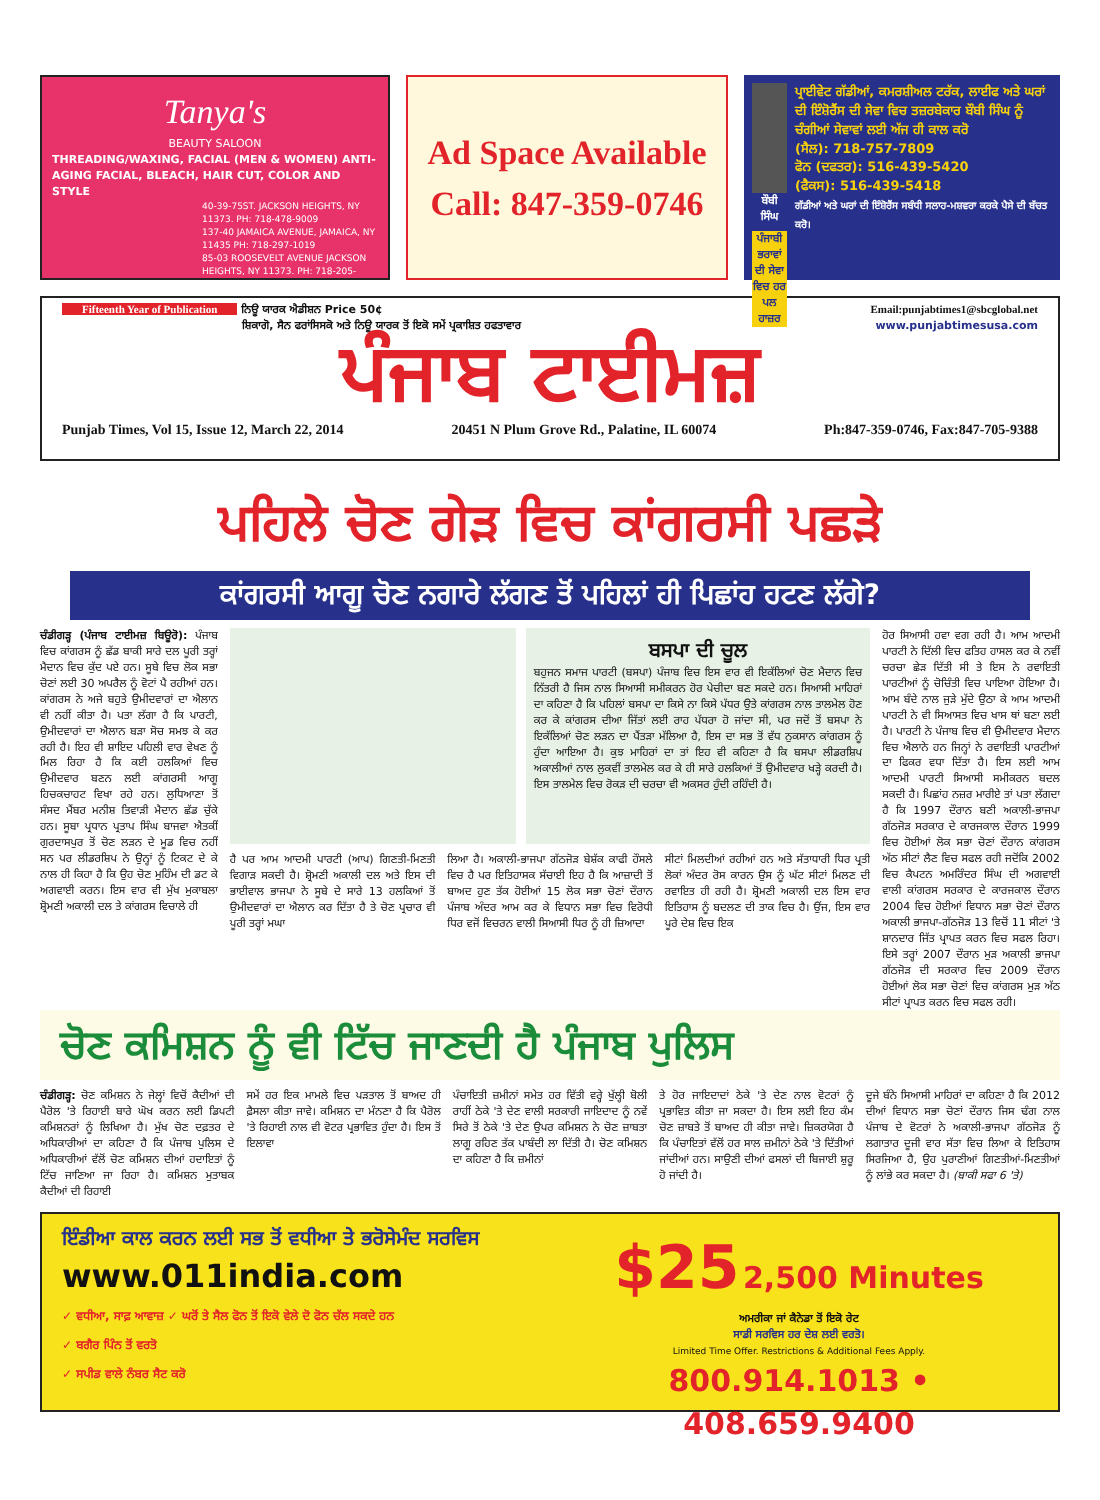Tanya's
BEAUTY SALOON
THREADING/WAXING, FACIAL (MEN & WOMEN) ANTI-AGING FACIAL, BLEACH, HAIR CUT, COLOR AND STYLE
40-39-75ST. JACKSON HEIGHTS, NY 11373. PH: 718-478-9009
137-40 JAMAICA AVENUE, JAMAICA, NY 11435 PH: 718-297-1019
85-03 ROOSEVELT AVENUE JACKSON HEIGHTS, NY 11373. PH: 718-205-7832
Ad Space Available
Call: 847-359-0746
ਬੌਬੀ ਸਿੰਘ
ਪੰਜਾਬੀ ਭਰਾਵਾਂ ਦੀ ਸੇਵਾ ਵਿਚ ਹਰ ਪਲ ਹਾਜ਼ਰ
ਪ੍ਰਾਈਵੇਟ ਗੱਡੀਆਂ, ਕਮਰਸ਼ੀਅਲ ਟਰੱਕ, ਲਾਈਫ ਅਤੇ ਘਰਾਂ ਦੀ ਇੰਸ਼ੋਰੈਂਸ ਦੀ ਸੇਵਾ ਵਿਚ ਤਜ਼ਰਬੇਕਾਰ ਬੌਬੀ ਸਿੰਘ ਨੂੰ ਚੰਗੀਆਂ ਸੇਵਾਵਾਂ ਲਈ ਅੱਜ ਹੀ ਕਾਲ ਕਰੋ
(ਸੈਲ): 718-757-7809
ਫੋਨ (ਦਫਤਰ): 516-439-5420
(ਫੈਕਸ): 516-439-5418
ਗੱਡੀਆਂ ਅਤੇ ਘਰਾਂ ਦੀ ਇੰਸ਼ੋਰੈਂਸ ਸਬੰਧੀ ਸਲਾਹ-ਮਸ਼ਵਰਾ ਕਰਕੇ ਪੈਸੇ ਦੀ ਬੱਚਤ ਕਰੋ।
Fifteenth Year of Publication ਨਿਊ ਯਾਰਕ ਐਡੀਸ਼ਨ Price 50¢ Email:punjabtimes1@sbcglobal.net
ਸ਼ਿਕਾਗੋ, ਸੈਨ ਫਰਾਂਸਿਸਕੋ ਅਤੇ ਨਿਊ ਯਾਰਕ ਤੋਂ ਇਕੋ ਸਮੇਂ ਪ੍ਰਕਾਸ਼ਿਤ ਹਫਤਾਵਾਰ www.punjabtimesusa.com
ਪੰਜਾਬ ਟਾਈਮਜ਼
Punjab Times, Vol 15, Issue 12, March 22, 2014 20451 N Plum Grove Rd., Palatine, IL 60074 Ph:847-359-0746, Fax:847-705-9388
ਪਹਿਲੇ ਚੋਣ ਗੇੜ ਵਿਚ ਕਾਂਗਰਸੀ ਪਛੜੇ
ਕਾਂਗਰਸੀ ਆਗੂ ਚੋਣ ਨਗਾਰੇ ਲੱਗਣ ਤੋਂ ਪਹਿਲਾਂ ਹੀ ਪਿਛਾਂਹ ਹਟਣ ਲੱਗੇ?
ਚੰਡੀਗੜ੍ਹ (ਪੰਜਾਬ ਟਾਈਮਜ਼ ਬਿਊਰੋ): ਪੰਜਾਬ ਵਿਚ ਕਾਂਗਰਸ ਨੂੰ ਛੱਡ ਬਾਕੀ ਸਾਰੇ ਦਲ ਪੂਰੀ ਤਰ੍ਹਾਂ ਮੈਦਾਨ ਵਿਚ ਕੁੱਦ ਪਏ ਹਨ। ਸੂਬੇ ਵਿਚ ਲੋਕ ਸਭਾ ਚੋਣਾਂ ਲਈ 30 ਅਪਰੈਲ ਨੂੰ ਵੋਟਾਂ ਪੈ ਰਹੀਆਂ ਹਨ। ਕਾਂਗਰਸ ਨੇ ਅਜੇ ਬਹੁਤੇ ਉਮੀਦਵਾਰਾਂ ਦਾ ਐਲਾਨ ਵੀ ਨਹੀਂ ਕੀਤਾ ਹੈ। ਪਤਾ ਲੱਗਾ ਹੈ ਕਿ ਪਾਰਟੀ, ਉਮੀਦਵਾਰਾਂ ਦਾ ਐਲਾਨ ਬੜਾ ਸੋਚ ਸਮਝ ਕੇ ਕਰ ਰਹੀ ਹੈ। ਇਹ ਵੀ ਸ਼ਾਇਦ ਪਹਿਲੀ ਵਾਰ ਵੇਖਣ ਨੂੰ ਮਿਲ ਰਿਹਾ ਹੈ ਕਿ ਕਈ ਹਲਕਿਆਂ ਵਿਚ ਉਮੀਦਵਾਰ ਬਣਨ ਲਈ ਕਾਂਗਰਸੀ ਆਗੂ ਹਿਚਕਚਾਹਟ ਵਿਖਾ ਰਹੇ ਹਨ। ਲੁਧਿਆਣਾ ਤੋਂ ਸੰਸਦ ਮੈਂਬਰ ਮਨੀਸ਼ ਤਿਵਾੜੀ ਮੈਦਾਨ ਛੱਡ ਚੁੱਕੇ ਹਨ। ਸੂਬਾ ਪ੍ਰਧਾਨ ਪ੍ਰਤਾਪ ਸਿੰਘ ਬਾਜਵਾ ਐਤਕੀਂ ਗੁਰਦਾਸਪੁਰ ਤੋਂ ਚੋਣ ਲੜਨ ਦੇ ਮੂਡ ਵਿਚ ਨਹੀਂ ਸਨ ਪਰ ਲੀਡਰਸ਼ਿਪ ਨੇ ਉਨ੍ਹਾਂ ਨੂੰ ਟਿਕਟ ਦੇ ਕੇ ਨਾਲ ਹੀ ਕਿਹਾ ਹੈ ਕਿ ਉਹ ਚੋਣ ਮੁਹਿੰਮ ਦੀ ਡਟ ਕੇ ਅਗਵਾਈ ਕਰਨ। ਇਸ ਵਾਰ ਵੀ ਮੁੱਖ ਮੁਕਾਬਲਾ ਸ਼੍ਰੋਮਣੀ ਅਕਾਲੀ ਦਲ ਤੇ ਕਾਂਗਰਸ ਵਿਚਾਲੇ ਹੀ
ਬਸਪਾ ਦੀ ਚੂਲ
ਬਹੁਜਨ ਸਮਾਜ ਪਾਰਟੀ (ਬਸਪਾ) ਪੰਜਾਬ ਵਿਚ ਇਸ ਵਾਰ ਵੀ ਇਕੱਲਿਆਂ ਚੋਣ ਮੈਦਾਨ ਵਿਚ ਨਿੱਤਰੀ ਹੈ ਜਿਸ ਨਾਲ ਸਿਆਸੀ ਸਮੀਕਰਨ ਹੋਰ ਪੇਚੀਦਾ ਬਣ ਸਕਦੇ ਹਨ। ਸਿਆਸੀ ਮਾਹਿਰਾਂ ਦਾ ਕਹਿਣਾ ਹੈ ਕਿ ਪਹਿਲਾਂ ਬਸਪਾ ਦਾ ਕਿਸੇ ਨਾ ਕਿਸੇ ਪੱਧਰ ਉਤੇ ਕਾਂਗਰਸ ਨਾਲ ਤਾਲਮੇਲ ਹੋਣ ਕਰ ਕੇ ਕਾਂਗਰਸ ਦੀਆ ਜਿੱਤਾਂ ਲਈ ਰਾਹ ਪੱਧਰਾ ਹੋ ਜਾਂਦਾ ਸੀ, ਪਰ ਜਦੋਂ ਤੋਂ ਬਸਪਾ ਨੇ ਇਕੱਲਿਆਂ ਚੋਣ ਲੜਨ ਦਾ ਪੈਂਤੜਾ ਮੱਲਿਆ ਹੈ, ਇਸ ਦਾ ਸਭ ਤੋਂ ਵੱਧ ਨੁਕਸਾਨ ਕਾਂਗਰਸ ਨੂੰ ਹੁੰਦਾ ਆਇਆ ਹੈ। ਕੁਝ ਮਾਹਿਰਾਂ ਦਾ ਤਾਂ ਇਹ ਵੀ ਕਹਿਣਾ ਹੈ ਕਿ ਬਸਪਾ ਲੀਡਰਸ਼ਿਪ ਅਕਾਲੀਆਂ ਨਾਲ ਲੁਕਵੀਂ ਤਾਲਮੇਲ ਕਰ ਕੇ ਹੀ ਸਾਰੇ ਹਲਕਿਆਂ ਤੋਂ ਉਮੀਦਵਾਰ ਖੜ੍ਹੇ ਕਰਦੀ ਹੈ। ਇਸ ਤਾਲਮੇਲ ਵਿਚ ਰੋਕੜ ਦੀ ਚਰਚਾ ਵੀ ਅਕਸਰ ਹੁੰਦੀ ਰਹਿੰਦੀ ਹੈ।
ਹੈ ਪਰ ਆਮ ਆਦਮੀ ਪਾਰਟੀ (ਆਪ) ਗਿਣਤੀ-ਮਿਣਤੀ ਵਿਗਾੜ ਸਕਦੀ ਹੈ। ਸ਼੍ਰੋਮਣੀ ਅਕਾਲੀ ਦਲ ਅਤੇ ਇਸ ਦੀ ਭਾਈਵਾਲ ਭਾਜਪਾ ਨੇ ਸੂਬੇ ਦੇ ਸਾਰੇ 13 ਹਲਕਿਆਂ ਤੋਂ ਉਮੀਦਵਾਰਾਂ ਦਾ ਐਲਾਨ ਕਰ ਦਿੱਤਾ ਹੈ ਤੇ ਚੋਣ ਪ੍ਰਚਾਰ ਵੀ ਪੂਰੀ ਤਰ੍ਹਾਂ ਮਘਾ
ਲਿਆ ਹੈ। ਅਕਾਲੀ-ਭਾਜਪਾ ਗੱਠਜੋੜ ਬੇਸ਼ੱਕ ਕਾਫੀ ਹੌਸਲੇ ਵਿਚ ਹੈ ਪਰ ਇਤਿਹਾਸਕ ਸੱਚਾਈ ਇਹ ਹੈ ਕਿ ਆਜ਼ਾਦੀ ਤੋਂ ਬਾਅਦ ਹੁਣ ਤੱਕ ਹੋਈਆਂ 15 ਲੋਕ ਸਭਾ ਚੋਣਾਂ ਦੌਰਾਨ ਪੰਜਾਬ ਅੰਦਰ ਆਮ ਕਰ ਕੇ ਵਿਧਾਨ ਸਭਾ ਵਿਚ ਵਿਰੋਧੀ ਧਿਰ ਵਜੋਂ ਵਿਚਰਨ ਵਾਲੀ ਸਿਆਸੀ ਧਿਰ ਨੂੰ ਹੀ ਜ਼ਿਆਦਾ
ਸੀਟਾਂ ਮਿਲਦੀਆਂ ਰਹੀਆਂ ਹਨ ਅਤੇ ਸੱਤਾਧਾਰੀ ਧਿਰ ਪ੍ਰਤੀ ਲੋਕਾਂ ਅੰਦਰ ਰੋਸ ਕਾਰਨ ਉਸ ਨੂੰ ਘੱਟ ਸੀਟਾਂ ਮਿਲਣ ਦੀ ਰਵਾਇਤ ਹੀ ਰਹੀ ਹੈ। ਸ਼੍ਰੋਮਣੀ ਅਕਾਲੀ ਦਲ ਇਸ ਵਾਰ ਇਤਿਹਾਸ ਨੂੰ ਬਦਲਣ ਦੀ ਤਾਕ ਵਿਚ ਹੈ। ਉਂਜ, ਇਸ ਵਾਰ ਪੂਰੇ ਦੇਸ਼ ਵਿਚ ਇਕ
ਹੋਰ ਸਿਆਸੀ ਹਵਾ ਵਗ ਰਹੀ ਹੈ। ਆਮ ਆਦਮੀ ਪਾਰਟੀ ਨੇ ਦਿੱਲੀ ਵਿਚ ਫਤਿਹ ਹਾਸਲ ਕਰ ਕੇ ਨਵੀਂ ਚਰਚਾ ਛੇੜ ਦਿੱਤੀ ਸੀ ਤੇ ਇਸ ਨੇ ਰਵਾਇਤੀ ਪਾਰਟੀਆਂ ਨੂੰ ਚੋਚਿੰਤੀ ਵਿਚ ਪਾਇਆ ਹੋਇਆ ਹੈ। ਆਮ ਬੰਦੇ ਨਾਲ ਜੁੜੇ ਮੁੱਦੇ ਉਠਾ ਕੇ ਆਮ ਆਦਮੀ ਪਾਰਟੀ ਨੇ ਵੀ ਸਿਆਸਤ ਵਿਚ ਖਾਸ ਥਾਂ ਬਣਾ ਲਈ ਹੈ। ਪਾਰਟੀ ਨੇ ਪੰਜਾਬ ਵਿਚ ਵੀ ਉਮੀਦਵਾਰ ਮੈਦਾਨ ਵਿਚ ਐਲਾਨੇ ਹਨ ਜਿਨ੍ਹਾਂ ਨੇ ਰਵਾਇਤੀ ਪਾਰਟੀਆਂ ਦਾ ਫਿਕਰ ਵਧਾ ਦਿੱਤਾ ਹੈ। ਇਸ ਲਈ ਆਮ ਆਦਮੀ ਪਾਰਟੀ ਸਿਆਸੀ ਸਮੀਕਰਨ ਬਦਲ ਸਕਦੀ ਹੈ। ਪਿਛਾਂਹ ਨਜ਼ਰ ਮਾਰੀਏ ਤਾਂ ਪਤਾ ਲੱਗਦਾ ਹੈ ਕਿ 1997 ਦੌਰਾਨ ਬਣੀ ਅਕਾਲੀ-ਭਾਜਪਾ ਗੱਠਜੋੜ ਸਰਕਾਰ ਦੇ ਕਾਰਜਕਾਲ ਦੌਰਾਨ 1999 ਵਿਚ ਹੋਈਆਂ ਲੋਕ ਸਭਾ ਚੋਣਾਂ ਦੌਰਾਨ ਕਾਂਗਰਸ ਅੱਠ ਸੀਟਾਂ ਲੈਣ ਵਿਚ ਸਫਲ ਰਹੀ ਜਦੋਂਕਿ 2002 ਵਿਚ ਕੈਪਟਨ ਅਮਰਿੰਦਰ ਸਿੰਘ ਦੀ ਅਗਵਾਈ ਵਾਲੀ ਕਾਂਗਰਸ ਸਰਕਾਰ ਦੇ ਕਾਰਜਕਾਲ ਦੌਰਾਨ 2004 ਵਿਚ ਹੋਈਆਂ ਵਿਧਾਨ ਸਭਾ ਚੋਣਾਂ ਦੌਰਾਨ ਅਕਾਲੀ ਭਾਜਪਾ-ਗੱਠਜੋੜ 13 ਵਿਚੋਂ 11 ਸੀਟਾਂ 'ਤੇ ਸ਼ਾਨਦਾਰ ਜਿੱਤ ਪ੍ਰਾਪਤ ਕਰਨ ਵਿਚ ਸਫਲ ਰਿਹਾ। ਇਸੇ ਤਰ੍ਹਾਂ 2007 ਦੌਰਾਨ ਮੁੜ ਅਕਾਲੀ ਭਾਜਪਾ ਗੱਠਜੋੜ ਦੀ ਸਰਕਾਰ ਵਿਚ 2009 ਦੌਰਾਨ ਹੋਈਆਂ ਲੋਕ ਸਭਾ ਚੋਣਾਂ ਵਿਚ ਕਾਂਗਰਸ ਮੁੜ ਅੱਠ ਸੀਟਾਂ ਪ੍ਰਾਪਤ ਕਰਨ ਵਿਚ ਸਫਲ ਰਹੀ।
ਚੋਣ ਕਮਿਸ਼ਨ ਨੂੰ ਵੀ ਟਿੱਚ ਜਾਣਦੀ ਹੈ ਪੰਜਾਬ ਪੁਲਿਸ
ਚੰਡੀਗੜ੍ਹ: ਚੋਣ ਕਮਿਸ਼ਨ ਨੇ ਜੇਲ੍ਹਾਂ ਵਿਚੋਂ ਕੈਦੀਆਂ ਦੀ ਪੈਰੋਲ 'ਤੇ ਰਿਹਾਈ ਬਾਰੇ ਘੋਖ ਕਰਨ ਲਈ ਡਿਪਟੀ ਕਮਿਸ਼ਨਰਾਂ ਨੂੰ ਲਿਖਿਆ ਹੈ। ਮੁੱਖ ਚੋਣ ਦਫ਼ਤਰ ਦੇ ਅਧਿਕਾਰੀਆਂ ਦਾ ਕਹਿਣਾ ਹੈ ਕਿ ਪੰਜਾਬ ਪੁਲਿਸ ਦੇ ਅਧਿਕਾਰੀਆਂ ਵੱਲੋਂ ਚੋਣ ਕਮਿਸ਼ਨ ਦੀਆਂ ਹਦਾਇਤਾਂ ਨੂੰ ਟਿੱਚ ਜਾਣਿਆ ਜਾ ਰਿਹਾ ਹੈ। ਕਮਿਸ਼ਨ ਮੁਤਾਬਕ ਕੈਦੀਆਂ ਦੀ ਰਿਹਾਈ
ਸਮੇਂ ਹਰ ਇਕ ਮਾਮਲੇ ਵਿਚ ਪੜਤਾਲ ਤੋਂ ਬਾਅਦ ਹੀ ਫ਼ੈਸਲਾ ਕੀਤਾ ਜਾਵੇ। ਕਮਿਸ਼ਨ ਦਾ ਮੰਨਣਾ ਹੈ ਕਿ ਪੈਰੋਲ 'ਤੇ ਰਿਹਾਈ ਨਾਲ ਵੀ ਵੋਟਰ ਪ੍ਰਭਾਵਿਤ ਹੁੰਦਾ ਹੈ। ਇਸ ਤੋਂ ਇਲਾਵਾ
ਪੰਚਾਇਤੀ ਜ਼ਮੀਨਾਂ ਸਮੇਤ ਹਰ ਵਿੱਤੀ ਵਰ੍ਹੇ ਖੁੱਲ੍ਹੀ ਬੋਲੀ ਰਾਹੀਂ ਠੇਕੇ 'ਤੇ ਦੇਣ ਵਾਲੀ ਸਰਕਾਰੀ ਜਾਇਦਾਦ ਨੂੰ ਨਵੇਂ ਸਿਰੇ ਤੋਂ ਠੇਕੇ 'ਤੇ ਦੇਣ ਉਪਰ ਕਮਿਸ਼ਨ ਨੇ ਚੋਣ ਜ਼ਾਬਤਾ ਲਾਗੂ ਰਹਿਣ ਤੱਕ ਪਾਬੰਦੀ ਲਾ ਦਿੱਤੀ ਹੈ। ਚੋਣ ਕਮਿਸ਼ਨ ਦਾ ਕਹਿਣਾ ਹੈ ਕਿ ਜ਼ਮੀਨਾਂ
ਤੇ ਹੋਰ ਜਾਇਦਾਦਾਂ ਠੇਕੇ 'ਤੇ ਦੇਣ ਨਾਲ ਵੋਟਰਾਂ ਨੂੰ ਪ੍ਰਭਾਵਿਤ ਕੀਤਾ ਜਾ ਸਕਦਾ ਹੈ। ਇਸ ਲਈ ਇਹ ਕੰਮ ਚੋਣ ਜ਼ਾਬਤੇ ਤੋਂ ਬਾਅਦ ਹੀ ਕੀਤਾ ਜਾਵੇ। ਜ਼ਿਕਰਯੋਗ ਹੈ ਕਿ ਪੰਚਾਇਤਾਂ ਵੱਲੋਂ ਹਰ ਸਾਲ ਜ਼ਮੀਨਾਂ ਠੇਕੇ 'ਤੇ ਦਿੱਤੀਆਂ ਜਾਂਦੀਆਂ ਹਨ। ਸਾਉਣੀ ਦੀਆਂ ਫਸਲਾਂ ਦੀ ਬਿਜਾਈ ਸ਼ੁਰੂ ਹੋ ਜਾਂਦੀ ਹੈ।
ਦੂਜੇ ਬੰਨੇ ਸਿਆਸੀ ਮਾਹਿਰਾਂ ਦਾ ਕਹਿਣਾ ਹੈ ਕਿ 2012 ਦੀਆਂ ਵਿਧਾਨ ਸਭਾ ਚੋਣਾਂ ਦੌਰਾਨ ਜਿਸ ਢੰਗ ਨਾਲ ਪੰਜਾਬ ਦੇ ਵੋਟਰਾਂ ਨੇ ਅਕਾਲੀ-ਭਾਜਪਾ ਗੱਠਜੋੜ ਨੂੰ ਲਗਾਤਾਰ ਦੂਜੀ ਵਾਰ ਸੱਤਾ ਵਿਚ ਲਿਆ ਕੇ ਇਤਿਹਾਸ ਸਿਰਜਿਆ ਹੈ, ਉਹ ਪੁਰਾਣੀਆਂ ਗਿਣਤੀਆਂ-ਮਿਣਤੀਆਂ ਨੂੰ ਲਾਂਭੇ ਕਰ ਸਕਦਾ ਹੈ। (ਬਾਕੀ ਸਫਾ 6 'ਤੇ)
ਇੰਡੀਆ ਕਾਲ ਕਰਨ ਲਈ ਸਭ ਤੋਂ ਵਧੀਆ ਤੇ ਭਰੋਸੇਮੰਦ ਸਰਵਿਸ
www.011india.com
✓ ਵਧੀਆ, ਸਾਫ਼ ਆਵਾਜ਼ ✓ ਘਰੋਂ ਤੇ ਸੈਲ ਫੋਨ ਤੋਂ ਇਕੋ ਵੇਲੇ ਦੋ ਫੋਨ ਚੱਲ ਸਕਦੇ ਹਨ
✓ ਬਗੈਰ ਪਿੰਨ ਤੋਂ ਵਰਤੋ
✓ ਸਪੀਡ ਵਾਲੇ ਨੰਬਰ ਸੈਟ ਕਰੋ
$25 2,500 Minutes
ਅਮਰੀਕਾ ਜਾਂ ਕੈਨੇਡਾ ਤੋਂ ਇਕੋ ਰੇਟ
ਸਾਡੀ ਸਰਵਿਸ ਹਰ ਦੇਸ਼ ਲਈ ਵਰਤੋ।
Limited Time Offer. Restrictions & Additional Fees Apply.
800.914.1013 • 408.659.9400